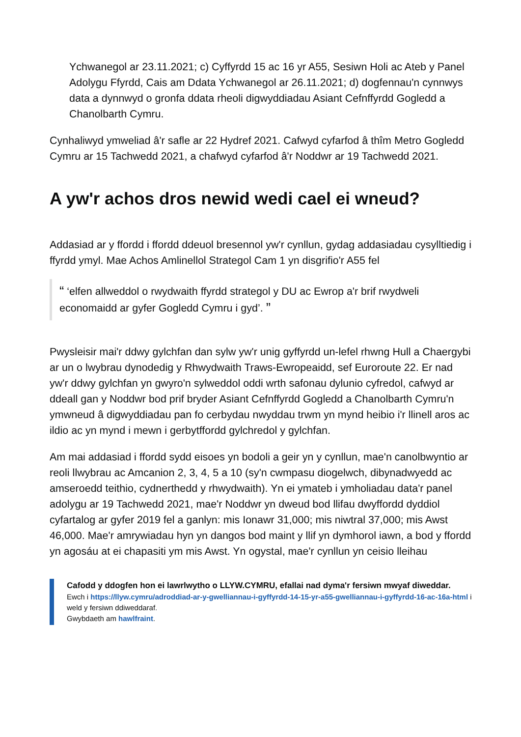Ychwanegol ar 23.11.2021; c) Cyffyrdd 15 ac 16 yr A55, Sesiwn Holi ac Ateb y Panel Adolygu Ffyrdd, Cais am Ddata Ychwanegol ar 26.11.2021; d) dogfennau'n cynnwys data a dynnwyd o gronfa ddata rheoli digwyddiadau Asiant Cefnffyrdd Gogledd a Chanolbarth Cymru.
Cynhaliwyd ymweliad â'r safle ar 22 Hydref 2021. Cafwyd cyfarfod â thîm Metro Gogledd Cymru ar 15 Tachwedd 2021, a chafwyd cyfarfod â'r Noddwr ar 19 Tachwedd 2021.
A yw'r achos dros newid wedi cael ei wneud?
Addasiad ar y ffordd i ffordd ddeuol bresennol yw'r cynllun, gydag addasiadau cysylltiedig i ffyrdd ymyl. Mae Achos Amlinellol Strategol Cam 1 yn disgrifio'r A55 fel
“ ‘elfen allweddol o rwydwaith ffyrdd strategol y DU ac Ewrop a'r brif rwydweli economaidd ar gyfer Gogledd Cymru i gyd’. ”
Pwysleisir mai'r ddwy gylchfan dan sylw yw'r unig gyffyrdd un-lefel rhwng Hull a Chaergybi ar un o lwybrau dynodedig y Rhwydwaith Traws-Ewropeaidd, sef Euroroute 22. Er nad yw'r ddwy gylchfan yn gwyro'n sylweddol oddi wrth safonau dylunio cyfredol, cafwyd ar ddeall gan y Noddwr bod prif bryder Asiant Cefnffyrdd Gogledd a Chanolbarth Cymru'n ymwneud â digwyddiadau pan fo cerbydau nwyddau trwm yn mynd heibio i'r llinell aros ac ildio ac yn mynd i mewn i gerbytffordd gylchredol y gylchfan.
Am mai addasiad i ffordd sydd eisoes yn bodoli a geir yn y cynllun, mae'n canolbwyntio ar reoli llwybrau ac Amcanion 2, 3, 4, 5 a 10 (sy'n cwmpasu diogelwch, dibynadwyedd ac amseroedd teithio, cydnerthedd y rhwydwaith). Yn ei ymateb i ymholiadau data'r panel adolygu ar 19 Tachwedd 2021, mae'r Noddwr yn dweud bod llifau dwyffordd dyddiol cyfartalog ar gyfer 2019 fel a ganlyn: mis Ionawr 31,000; mis niwtral 37,000; mis Awst 46,000. Mae'r amrywiadau hyn yn dangos bod maint y llif yn dymhorol iawn, a bod y ffordd yn agosáu at ei chapasiti ym mis Awst. Yn ogystal, mae'r cynllun yn ceisio lleihau
Cafodd y ddogfen hon ei lawrlwytho o LLYW.CYMRU, efallai nad dyma'r fersiwn mwyaf diweddar.
Ewch i https://llyw.cymru/adroddiad-ar-y-gwelliannau-i-gyffyrdd-14-15-yr-a55-gwelliannau-i-gyffyrdd-16-ac-16a-html i weld y fersiwn ddiweddaraf.
Gwybdaeth am hawlfraint.